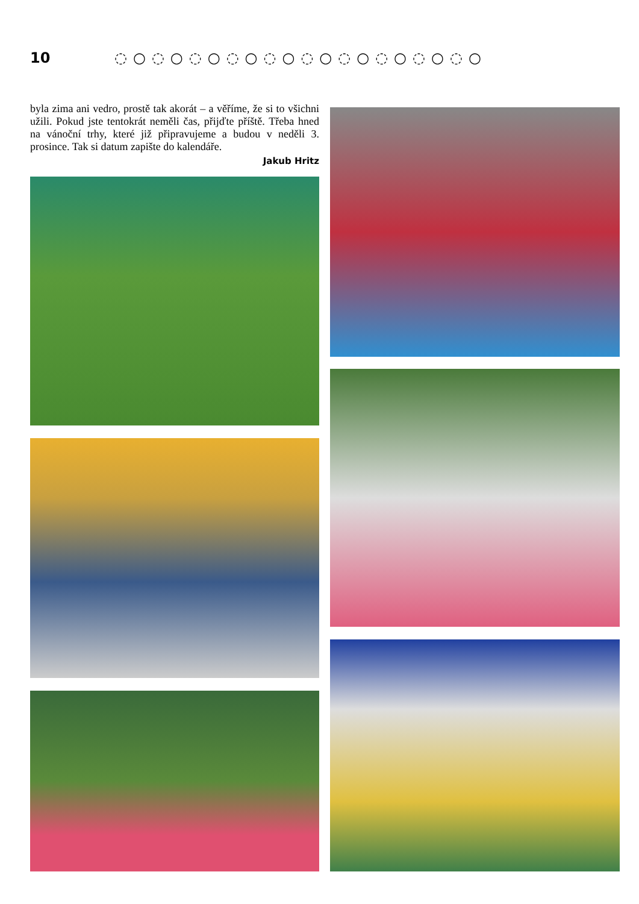10 ◌○◌○◌○◌○◌○◌○◌○◌○◌○◌○
byla zima ani vedro, prostě tak akorát – a věříme, že si to všichni užili. Pokud jste tentokrát neměli čas, přijďte příště. Třeba hned na vánoční trhy, které již připravujeme a budou v neděli 3. prosince. Tak si datum zapište do kalendáře.
Jakub Hritz